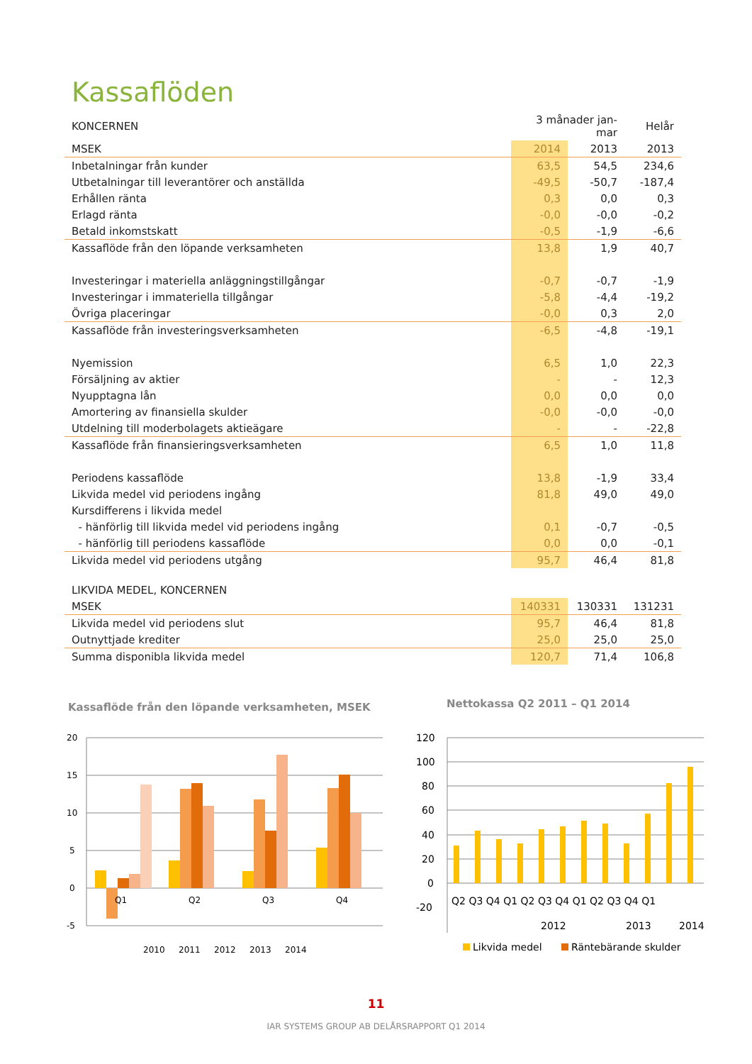Kassaflöden
| KONCERNEN | 3 månader jan-mar | | Helår |
| MSEK | 2014 | 2013 | 2013 |
| Inbetalningar från kunder | 63,5 | 54,5 | 234,6 |
| Utbetalningar till leverantörer och anställda | -49,5 | -50,7 | -187,4 |
| Erhållen ränta | 0,3 | 0,0 | 0,3 |
| Erlagd ränta | -0,0 | -0,0 | -0,2 |
| Betald inkomstskatt | -0,5 | -1,9 | -6,6 |
| Kassaflöde från den löpande verksamheten | 13,8 | 1,9 | 40,7 |
| Investeringar i materiella anläggningstillgångar | -0,7 | -0,7 | -1,9 |
| Investeringar i immateriella tillgångar | -5,8 | -4,4 | -19,2 |
| Övriga placeringar | -0,0 | 0,3 | 2,0 |
| Kassaflöde från investeringsverksamheten | -6,5 | -4,8 | -19,1 |
| Nyemission | 6,5 | 1,0 | 22,3 |
| Försäljning av aktier | - | - | 12,3 |
| Nyupptagna lån | 0,0 | 0,0 | 0,0 |
| Amortering av finansiella skulder | -0,0 | -0,0 | -0,0 |
| Utdelning till moderbolagets aktieägare | - | - | -22,8 |
| Kassaflöde från finansieringsverksamheten | 6,5 | 1,0 | 11,8 |
| Periodens kassaflöde | 13,8 | -1,9 | 33,4 |
| Likvida medel vid periodens ingång | 81,8 | 49,0 | 49,0 |
| Kursdifferens i likvida medel | | | |
| - hänförlig till likvida medel vid periodens ingång | 0,1 | -0,7 | -0,5 |
| - hänförlig till periodens kassaflöde | 0,0 | 0,0 | -0,1 |
| Likvida medel vid periodens utgång | 95,7 | 46,4 | 81,8 |
| LIKVIDA MEDEL, KONCERNEN | | | |
| MSEK | 140331 | 130331 | 131231 |
| Likvida medel vid periodens slut | 95,7 | 46,4 | 81,8 |
| Outnyttjade krediter | 25,0 | 25,0 | 25,0 |
| Summa disponibla likvida medel | 120,7 | 71,4 | 106,8 |
Kassaflöde från den löpande verksamheten, MSEK
Nettokassa Q2 2011 – Q1 2014
20
15
10
5
0
-5
Q1
Q2
Q3
Q4
2010
2011
2012
2013
2014
120
100
80
60
40
20
0
-20
Q2 Q3 Q4 Q1 Q2 Q3 Q4 Q1 Q2 Q3 Q4 Q1
2012
2013
2014
Likvida medel
Räntebärande skulder
11
IAR SYSTEMS GROUP AB DELÅRSRAPPORT Q1 2014